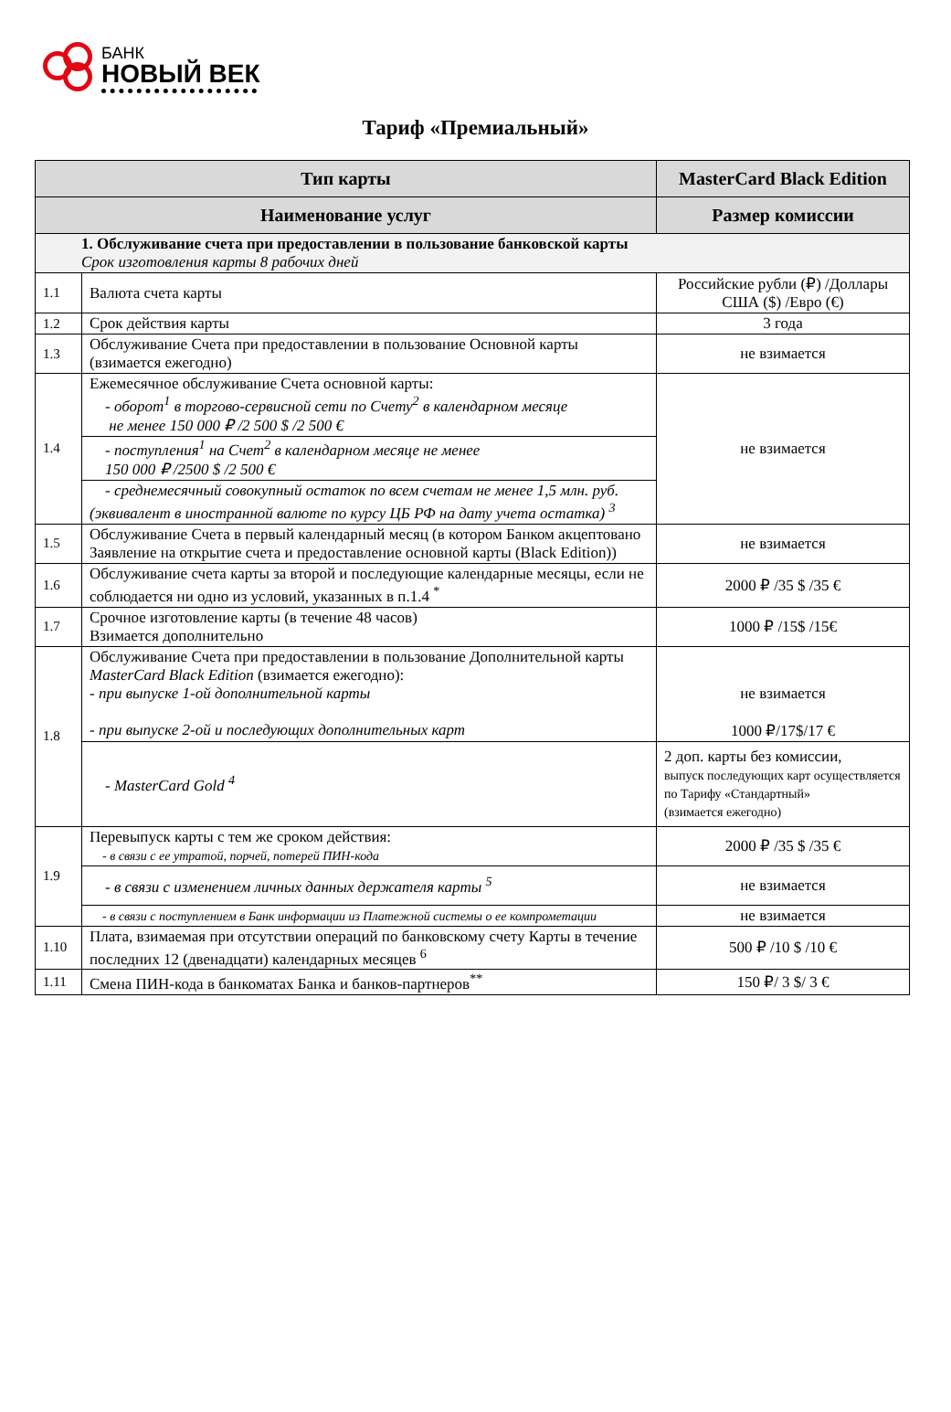БАНК
НОВЫЙ ВЕК
Тариф «Премиальный»
| Тип карты | | MasterCard Black Edition |
| --- | --- | --- |
| Наименование услуг | | Размер комиссии |
| 1. Обслуживание счета при предоставлении в пользование банковской карты Срок изготовления карты 8 рабочих дней | | |
| 1.1 | Валюта счета карты | Российские рубли (₽) /Доллары США ($) /Евро (€) |
| 1.2 | Срок действия карты | 3 года |
| 1.3 | Обслуживание Счета при предоставлении в пользование Основной карты (взимается ежегодно) | не взимается |
| 1.4 | Ежемесячное обслуживание Счета основной карты: - оборот<sup>1</sup> в торгово-сервисной сети по Счету<sup>2</sup> в календарном месяце не менее 150 000 ₽ /2 500 $ /2 500 € | не взимается |
| | - поступления<sup>1</sup> на Счет<sup>2</sup> в календарном месяце не менее 150 000 ₽ /2500 $ /2 500 € | |
| | - среднемесячный совокупный остаток по всем счетам не менее 1,5 млн. руб. (эквивалент в иностранной валюте по курсу ЦБ РФ на дату учета остатка) <sup>3</sup> | |
| 1.5 | Обслуживание Счета в первый календарный месяц (в котором Банком акцептовано Заявление на открытие счета и предоставление основной карты (Black Edition)) | не взимается |
| 1.6 | Обслуживание счета карты за второй и последующие календарные месяцы, если не соблюдается ни одно из условий, указанных в п.1.4 <sup>*</sup> | 2000 ₽ /35 $ /35 € |
| 1.7 | Срочное изготовление карты (в течение 48 часов) Взимается дополнительно | 1000 ₽ /15$ /15€ |
| 1.8 | Обслуживание Счета при предоставлении в пользование Дополнительной карты MasterCard Black Edition (взимается ежегодно): - при выпуске 1-ой дополнительной карты - при выпуске 2-ой и последующих дополнительных карт | не взимается 1000 ₽/17$/17 € |
| | - MasterCard Gold <sup>4</sup> | 2 доп. карты без комиссии, выпуск последующих карт осуществляется по Тарифу «Стандартный» (взимается ежегодно) |
| 1.9 | Перевыпуск карты с тем же сроком действия: - в связи с ее утратой, порчей, потерей ПИН-кода | 2000 ₽ /35 $ /35 € |
| | - в связи с изменением личных данных держателя карты <sup>5</sup> | не взимается |
| | - в связи с поступлением в Банк информации из Платежной системы о ее компрометации | не взимается |
| 1.10 | Плата, взимаемая при отсутствии операций по банковскому счету Карты в течение последних 12 (двенадцати) календарных месяцев <sup>6</sup> | 500 ₽ /10 $ /10 € |
| 1.11 | Смена ПИН-кода в банкоматах Банка и банков-партнеров<sup>**</sup> | 150 ₽/ 3 $/ 3 € |